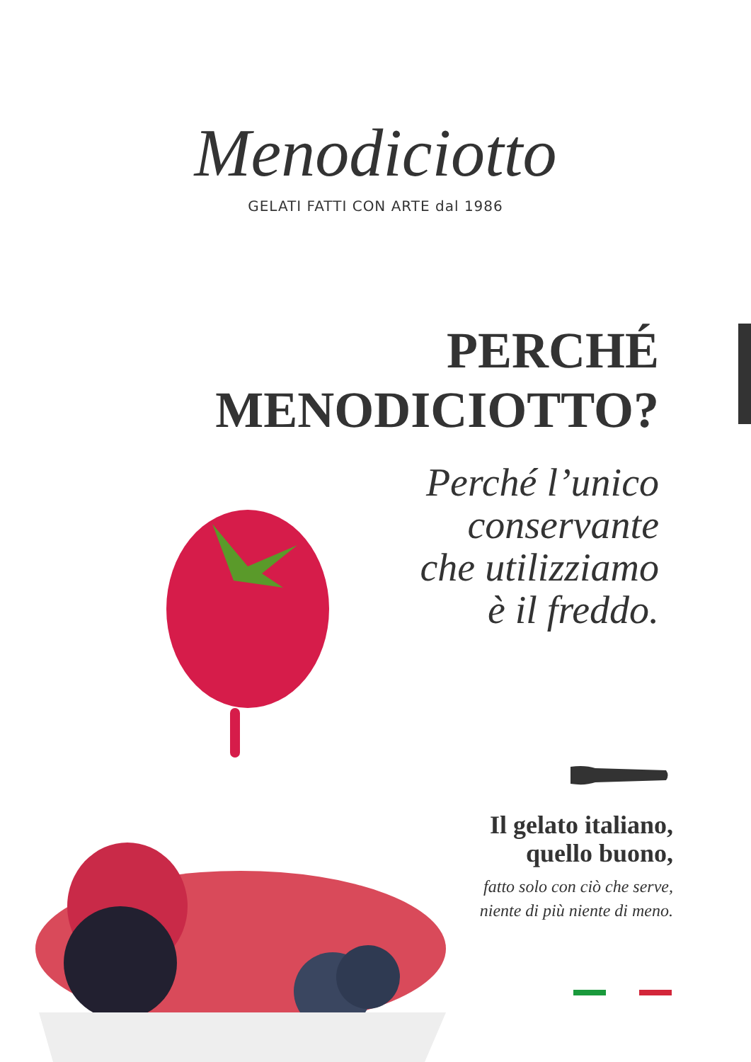Menodiciotto
GELATI FATTI CON ARTE dal 1986
PERCHÉ
MENODICIOTTO?
Perché l’unico
conservante
che utilizziamo
è il freddo.
Il gelato italiano,
quello buono,
fatto solo con ciò che serve,
niente di più niente di meno.